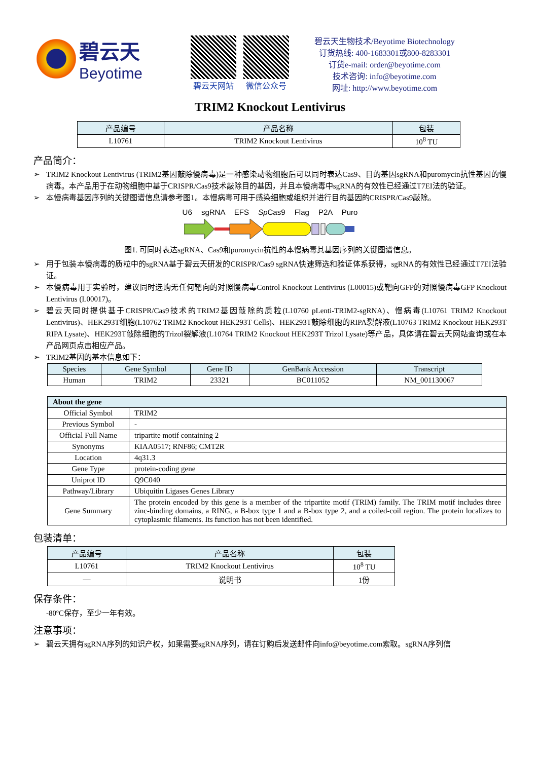碧云天
Beyotime
碧云天网站 微信公众号
碧云天生物技术/Beyotime Biotechnology
订货热线: 400-1683301或800-8283301
订货e-mail: order@beyotime.com
技术咨询: info@beyotime.com
网址: http://www.beyotime.com
TRIM2 Knockout Lentivirus
| 产品编号 | 产品名称 | 包装 |
| --- | --- | --- |
| L10761 | TRIM2 Knockout Lentivirus | 10<sup>8</sup> TU |
产品简介：
➢ TRIM2 Knockout Lentivirus (TRIM2基因敲除慢病毒)是一种感染动物细胞后可以同时表达Cas9、目的基因sgRNA和puromycin抗性基因的慢病毒。本产品用于在动物细胞中基于CRISPR/Cas9技术敲除目的基因，并且本慢病毒中sgRNA的有效性已经通过T7EI法的验证。
➢ 本慢病毒基因序列的关键图谱信息请参考图1。本慢病毒可用于感染细胞或组织并进行目的基因的CRISPR/Cas9敲除。
U6 sgRNA EFS Sp Cas9 Flag P2A Puro
图1. 可同时表达sgRNA、Cas9和puromycin抗性的本慢病毒其基因序列的关键图谱信息。
➢ 用于包装本慢病毒的质粒中的sgRNA基于碧云天研发的CRISPR/Cas9 sgRNA快速筛选和验证体系获得，sgRNA的有效性已经通过T7EI法验证。
➢ 本慢病毒用于实验时，建议同时选购无任何靶向的对照慢病毒Control Knockout Lentivirus (L00015)或靶向GFP的对照慢病毒GFP Knockout Lentivirus (L00017)。
➢ 碧云天同时提供基于CRISPR/Cas9技术的TRIM2基因敲除的质粒(L10760 pLenti-TRIM2-sgRNA)、慢病毒(L10761 TRIM2 Knockout Lentivirus)、HEK293T细胞(L10762 TRIM2 Knockout HEK293T Cells)、HEK293T敲除细胞的RIPA裂解液(L10763 TRIM2 Knockout HEK293T RIPA Lysate)、HEK293T敲除细胞的Trizol裂解液(L10764 TRIM2 Knockout HEK293T Trizol Lysate)等产品，具体请在碧云天网站查询或在本产品网页点击相应产品。
➢ TRIM2基因的基本信息如下：
| Species | Gene Symbol | Gene ID | GenBank Accession | Transcript |
| --- | --- | --- | --- | --- |
| Human | TRIM2 | 23321 | BC011052 | NM_001130067 |
| About the gene | |
| Official Symbol | TRIM2 |
| Previous Symbol | - |
| Official Full Name | tripartite motif containing 2 |
| Synonyms | KIAA0517; RNF86; CMT2R |
| Location | 4q31.3 |
| Gene Type | protein-coding gene |
| Uniprot ID | Q9C040 |
| Pathway/Library | Ubiquitin Ligases Genes Library |
| Gene Summary | The protein encoded by this gene is a member of the tripartite motif (TRIM) family. The TRIM motif includes three zinc-binding domains, a RING, a B-box type 1 and a B-box type 2, and a coiled-coil region. The protein localizes to cytoplasmic filaments. Its function has not been identified. |
包装清单：
| 产品编号 | 产品名称 | 包装 |
| --- | --- | --- |
| L10761 | TRIM2 Knockout Lentivirus | 10<sup>8</sup> TU |
| — | 说明书 | 1份 |
保存条件：
-80ºC保存，至少一年有效。
注意事项：
➢ 碧云天拥有sgRNA序列的知识产权，如果需要sgRNA序列，请在订购后发送邮件向info@beyotime.com索取。sgRNA序列信